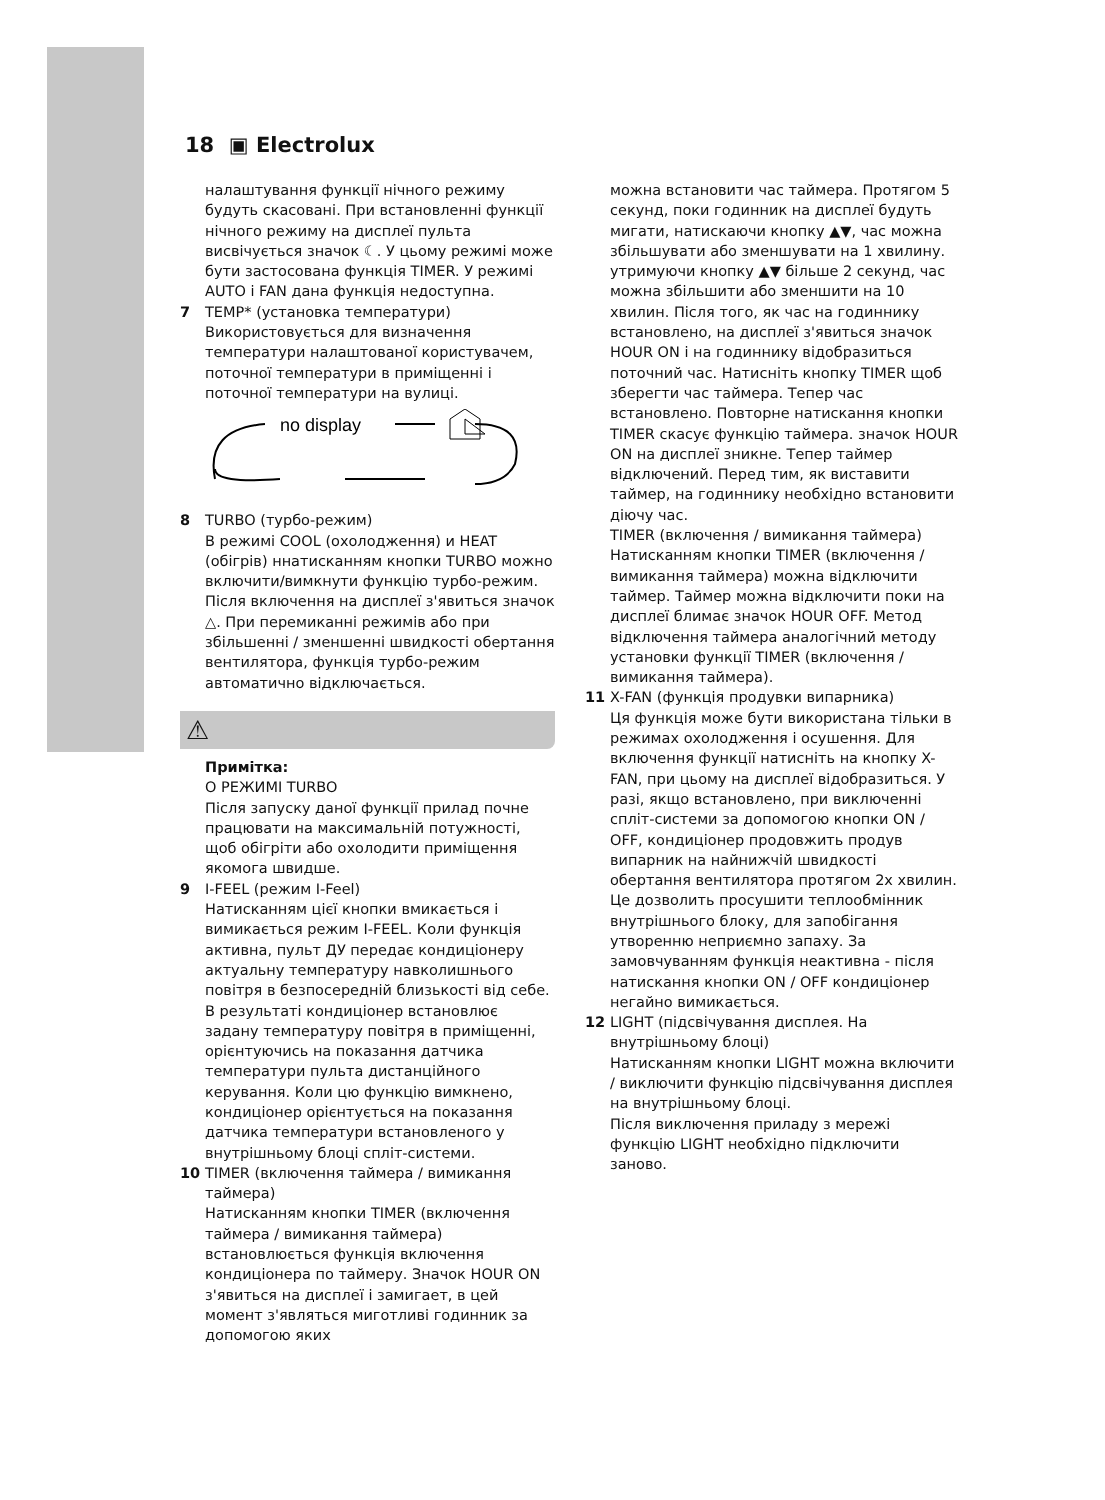18 ▣ Electrolux
налаштування функції нічного режиму будуть скасовані. При встановленні функції нічного режиму на дисплеї пульта висвічується значок ☾. У цьому режимі може бути застосована функція TIMER. У режимі AUTO і FAN дана функція недоступна.
7 TEMP* (установка температури)
Використовується для визначення температури налаштованої користувачем, поточної температури в приміщенні і поточної температури на вулиці.
no display
8 TURBO (турбо-режим)
В режимі COOL (охолодження) и HEAT (обігрів) ннатисканням кнопки TURBO можно включити/вимкнути функцію турбо-режим. Після включення на дисплеї з'явиться значок △. При перемиканні режимів або при збільшенні / зменшенні швидкості обертання вентилятора, функція турбо-режим автоматично відключається.
⚠
Примітка:
О РЕЖИМІ TURBO
Після запуску даної функції прилад почне працювати на максимальній потужності, щоб обігріти або охолодити приміщення якомога швидше.
9 I-FEEL (режим I-Feel)
Натисканням цієї кнопки вмикається і вимикається режим I-FEEL. Коли функція активна, пульт ДУ передає кондиціонеру актуальну температуру навколишнього повітря в безпосередній близькості від себе. В результаті кондиціонер встановлює задану температуру повітря в приміщенні, орієнтуючись на показання датчика температури пульта дистанційного керування. Коли цю функцію вимкнено, кондиціонер орієнтується на показання датчика температури встановленого у внутрішньому блоці спліт-системи.
10 TIMER (включення таймера / вимикання таймера)
Натисканням кнопки TIMER (включення таймера / вимикання таймера) встановлюється функція включення кондиціонера по таймеру. Значок HOUR ON з'явиться на дисплеї і замигает, в цей момент з'являться миготливі годинник за допомогою яких
можна встановити час таймера. Протягом 5 секунд, поки годинник на дисплеї будуть мигати, натискаючи кнопку ▲▼, час можна збільшувати або зменшувати на 1 хвилину. утримуючи кнопку ▲▼ більше 2 секунд, час можна збільшити або зменшити на 10 хвилин. Після того, як час на годиннику встановлено, на дисплеї з'явиться значок HOUR ON і на годиннику відобразиться поточний час. Натисніть кнопку TIMER щоб зберегти час таймера. Тепер час встановлено. Повторне натискання кнопки TIMER скасує функцію таймера. значок HOUR ON на дисплеї зникне. Тепер таймер відключений. Перед тим, як виставити таймер, на годиннику необхідно встановити діючу час.
TIMER (включення / вимикання таймера)
Натисканням кнопки TIMER (включення / вимикання таймера) можна відключити таймер. Таймер можна відключити поки на дисплеї блимає значок HOUR OFF. Метод відключення таймера аналогічний методу установки функції TIMER (включення / вимикання таймера).
11 X-FAN (функція продувки випарника)
Ця функція може бути використана тільки в режимах охолодження і осушення. Для включення функції натисніть на кнопку X-FAN, при цьому на дисплеї відобразиться. У разі, якщо встановлено, при виключенні спліт-системи за допомогою кнопки ON / OFF, кондиціонер продовжить продув випарник на найнижчій швидкості обертання вентилятора протягом 2х хвилин. Це дозволить просушити теплообмінник внутрішнього блоку, для запобігання утворенню неприємно запаху. За замовчуванням функція неактивна - після натискання кнопки ON / OFF кондиціонер негайно вимикається.
12 LIGHT (підсвічування дисплея. На внутрішньому блоці)
Натисканням кнопки LIGHT можна включити / виключити функцію підсвічування дисплея на внутрішньому блоці.
Після виключення приладу з мережі функцію LIGHT необхідно підключити заново.